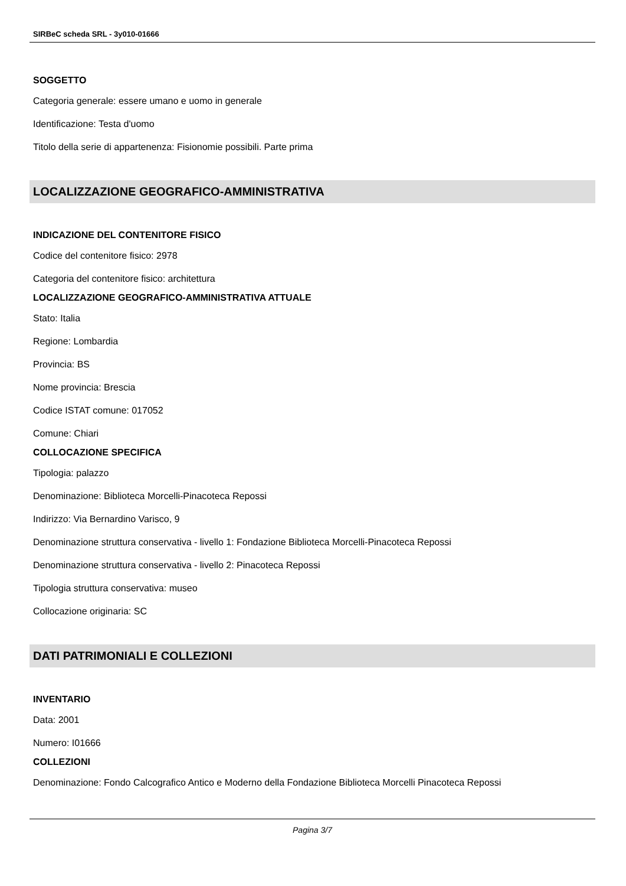SIRBeC scheda SRL - 3y010-01666
SOGGETTO
Categoria generale: essere umano e uomo in generale
Identificazione: Testa d'uomo
Titolo della serie di appartenenza: Fisionomie possibili. Parte prima
LOCALIZZAZIONE GEOGRAFICO-AMMINISTRATIVA
INDICAZIONE DEL CONTENITORE FISICO
Codice del contenitore fisico: 2978
Categoria del contenitore fisico: architettura
LOCALIZZAZIONE GEOGRAFICO-AMMINISTRATIVA ATTUALE
Stato: Italia
Regione: Lombardia
Provincia: BS
Nome provincia: Brescia
Codice ISTAT comune: 017052
Comune: Chiari
COLLOCAZIONE SPECIFICA
Tipologia: palazzo
Denominazione: Biblioteca Morcelli-Pinacoteca Repossi
Indirizzo: Via Bernardino Varisco, 9
Denominazione struttura conservativa - livello 1: Fondazione Biblioteca Morcelli-Pinacoteca Repossi
Denominazione struttura conservativa - livello 2: Pinacoteca Repossi
Tipologia struttura conservativa: museo
Collocazione originaria: SC
DATI PATRIMONIALI E COLLEZIONI
INVENTARIO
Data: 2001
Numero: I01666
COLLEZIONI
Denominazione: Fondo Calcografico Antico e Moderno della Fondazione Biblioteca Morcelli Pinacoteca Repossi
Pagina 3/7